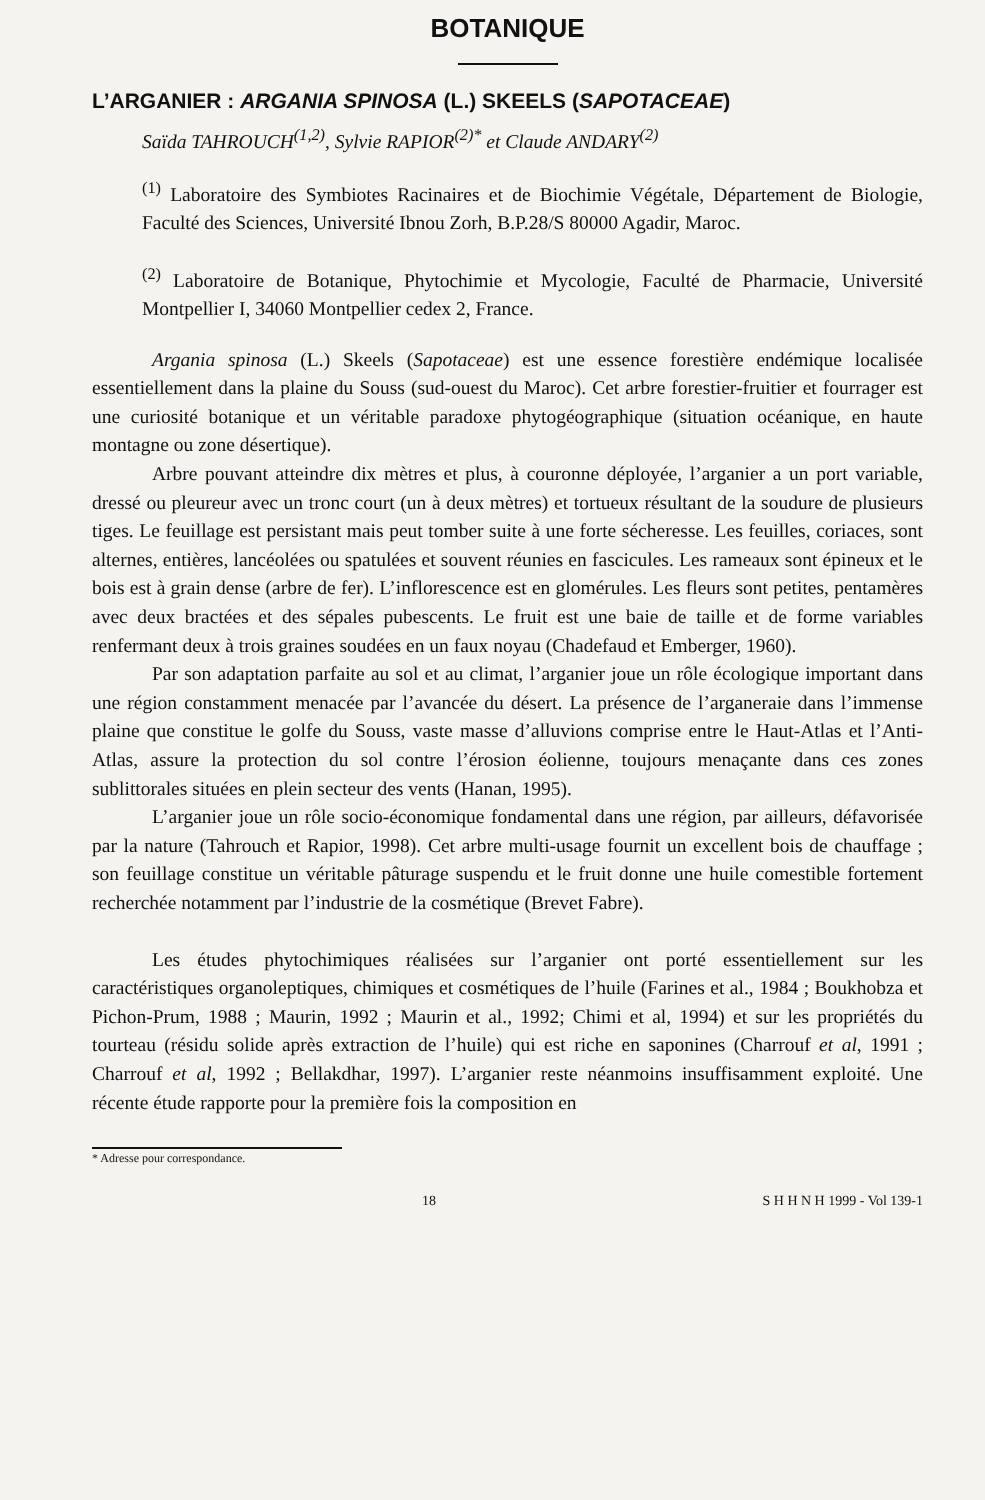BOTANIQUE
L’ARGANIER : ARGANIA SPINOSA (L.) SKEELS (SAPOTACEAE)
Saïda TAHROUCH<sup>(1,2)</sup>, Sylvie RAPIOR<sup>(2)*</sup> et Claude ANDARY<sup>(2)</sup>
<sup>(1)</sup> Laboratoire des Symbiotes Racinaires et de Biochimie Végétale, Département de Biologie, Faculté des Sciences, Université Ibnou Zorh, B.P.28/S 80000 Agadir, Maroc.
<sup>(2)</sup> Laboratoire de Botanique, Phytochimie et Mycologie, Faculté de Pharmacie, Université Montpellier I, 34060 Montpellier cedex 2, France.
Argania spinosa (L.) Skeels (Sapotaceae) est une essence forestière endémique localisée essentiellement dans la plaine du Souss (sud-ouest du Maroc). Cet arbre forestier-fruitier et fourrager est une curiosité botanique et un véritable paradoxe phytogéographique (situation océanique, en haute montagne ou zone désertique).
Arbre pouvant atteindre dix mètres et plus, à couronne déployée, l’arganier a un port variable, dressé ou pleureur avec un tronc court (un à deux mètres) et tortueux résultant de la soudure de plusieurs tiges. Le feuillage est persistant mais peut tomber suite à une forte sécheresse. Les feuilles, coriaces, sont alternes, entières, lancéolées ou spatulées et souvent réunies en fascicules. Les rameaux sont épineux et le bois est à grain dense (arbre de fer). L’inflorescence est en glomérules. Les fleurs sont petites, pentamères avec deux bractées et des sépales pubescents. Le fruit est une baie de taille et de forme variables renfermant deux à trois graines soudées en un faux noyau (Chadefaud et Emberger, 1960).
Par son adaptation parfaite au sol et au climat, l’arganier joue un rôle écologique important dans une région constamment menacée par l’avancée du désert. La présence de l’arganeraie dans l’immense plaine que constitue le golfe du Souss, vaste masse d’alluvions comprise entre le Haut-Atlas et l’Anti-Atlas, assure la protection du sol contre l’érosion éolienne, toujours menaçante dans ces zones sublittorales situées en plein secteur des vents (Hanan, 1995).
L’arganier joue un rôle socio-économique fondamental dans une région, par ailleurs, défavorisée par la nature (Tahrouch et Rapior, 1998). Cet arbre multi-usage fournit un excellent bois de chauffage ; son feuillage constitue un véritable pâturage suspendu et le fruit donne une huile comestible fortement recherchée notamment par l’industrie de la cosmétique (Brevet Fabre).
Les études phytochimiques réalisées sur l’arganier ont porté essentiellement sur les caractéristiques organoleptiques, chimiques et cosmétiques de l’huile (Farines et al., 1984 ; Boukhobza et Pichon-Prum, 1988 ; Maurin, 1992 ; Maurin et al., 1992; Chimi et al, 1994) et sur les propriétés du tourteau (résidu solide après extraction de l’huile) qui est riche en saponines (Charrouf et al, 1991 ; Charrouf et al, 1992 ; Bellakdhar, 1997). L’arganier reste néanmoins insuffisamment exploité. Une récente étude rapporte pour la première fois la composition en
* Adresse pour correspondance.
18 S H H N H 1999 - Vol 139-1